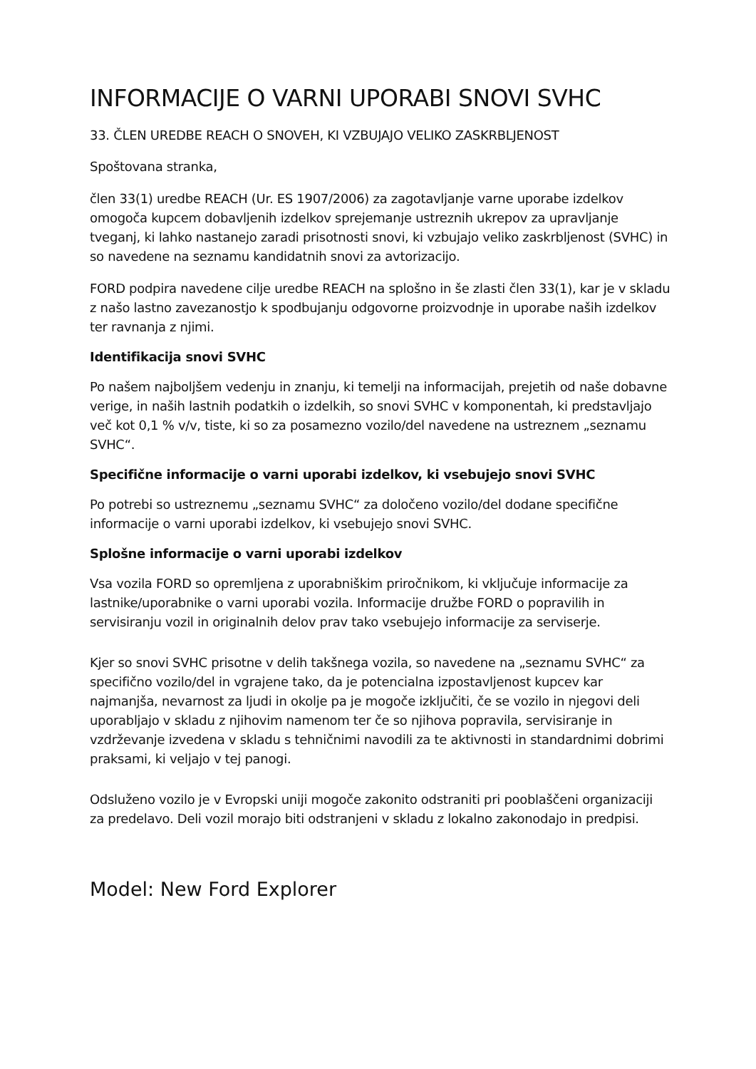INFORMACIJE O VARNI UPORABI SNOVI SVHC
33. ČLEN UREDBE REACH O SNOVEH, KI VZBUJAJO VELIKO ZASKRBLJENOST
Spoštovana stranka,
člen 33(1) uredbe REACH (Ur. ES 1907/2006) za zagotavljanje varne uporabe izdelkov omogoča kupcem dobavljenih izdelkov sprejemanje ustreznih ukrepov za upravljanje tveganj, ki lahko nastanejo zaradi prisotnosti snovi, ki vzbujajo veliko zaskrbljenost (SVHC) in so navedene na seznamu kandidatnih snovi za avtorizacijo.
FORD podpira navedene cilje uredbe REACH na splošno in še zlasti člen 33(1), kar je v skladu z našo lastno zavezanostjo k spodbujanju odgovorne proizvodnje in uporabe naših izdelkov ter ravnanja z njimi.
Identifikacija snovi SVHC
Po našem najboljšem vedenju in znanju, ki temelji na informacijah, prejetih od naše dobavne verige, in naših lastnih podatkih o izdelkih, so snovi SVHC v komponentah, ki predstavljajo več kot 0,1 % v/v, tiste, ki so za posamezno vozilo/del navedene na ustreznem „seznamu SVHC“.
Specifične informacije o varni uporabi izdelkov, ki vsebujejo snovi SVHC
Po potrebi so ustreznemu „seznamu SVHC“ za določeno vozilo/del dodane specifične informacije o varni uporabi izdelkov, ki vsebujejo snovi SVHC.
Splošne informacije o varni uporabi izdelkov
Vsa vozila FORD so opremljena z uporabniškim priročnikom, ki vključuje informacije za lastnike/uporabnike o varni uporabi vozila. Informacije družbe FORD o popravilih in servisiranju vozil in originalnih delov prav tako vsebujejo informacije za serviserje.
Kjer so snovi SVHC prisotne v delih takšnega vozila, so navedene na „seznamu SVHC“ za specifično vozilo/del in vgrajene tako, da je potencialna izpostavljenost kupcev kar najmanjša, nevarnost za ljudi in okolje pa je mogoče izključiti, če se vozilo in njegovi deli uporabljajo v skladu z njihovim namenom ter če so njihova popravila, servisiranje in vzdrževanje izvedena v skladu s tehničnimi navodili za te aktivnosti in standardnimi dobrimi praksami, ki veljajo v tej panogi.
Odsluženo vozilo je v Evropski uniji mogoče zakonito odstraniti pri pooblaščeni organizaciji za predelavo. Deli vozil morajo biti odstranjeni v skladu z lokalno zakonodajo in predpisi.
Model: New Ford Explorer